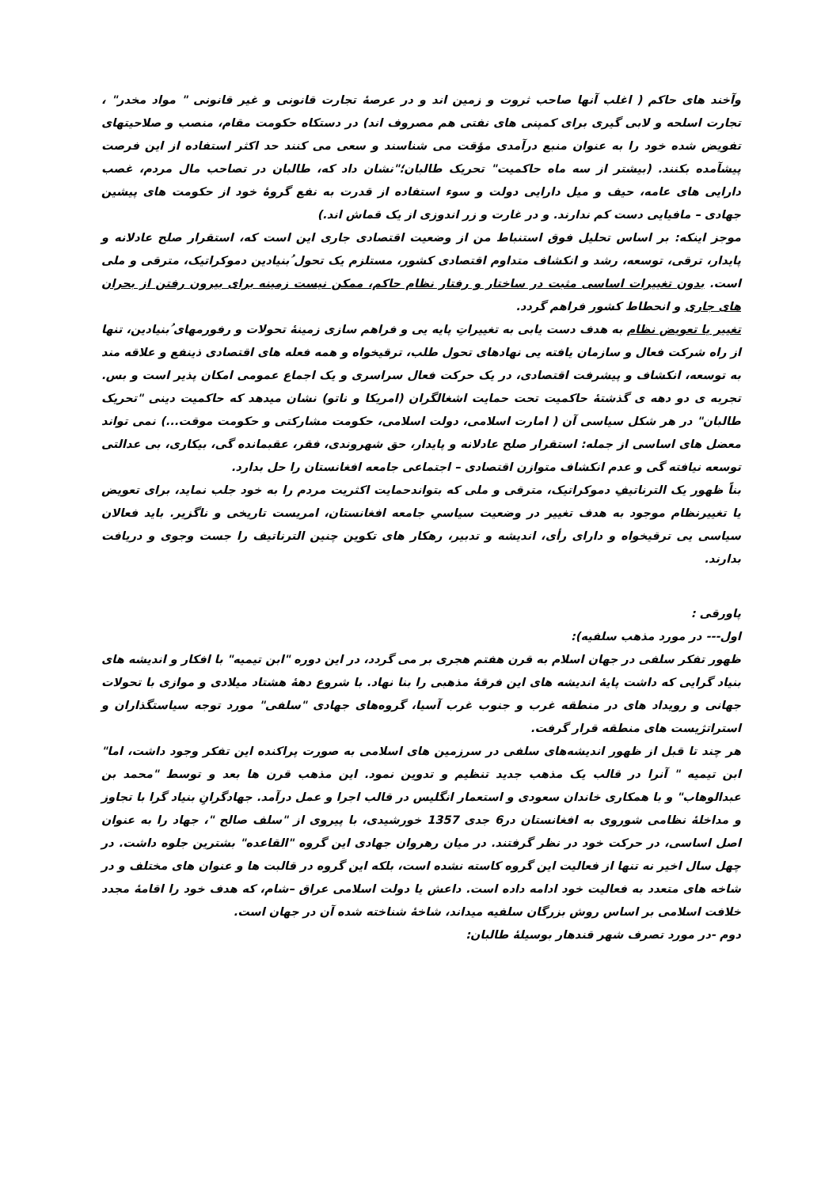وآخند های حاکم ( اغلب آنها صاحب ثروت و زمین اند و در عرصهٔ تجارت قانونی و غیر قانونی " مواد مخدر" ، تجارت اسلحه و لابی گیری برای کمپنی های نفتی هم مصروف اند) در دستکاه حکومت مقام، منصب و صلاحیتهای تفویض شده خود را به عنوان منبع درآمدی مؤقت می شناسند و سعی می کنند حد اکثر استفاده از این فرصت پیشآمده بکنند. (بیشتر از سه ماه حاکمیت" تحریک طالبان؛"نشان داد که، طالبان در تصاحب مال مردم، غصب دارایی های عامه، حیف و میل دارایی دولت و سوء استفاده از قدرت به نفع گروهٔ خود از حکومت های پیشین جهادی – مافیایی دست کم ندارند. و در غارت و زر اندوزی از یک قماش اند.)
موجز اینکه: بر اساس تحلیل فوق استنباط من از وضعیت اقتصادی جاری این است که، استقرار صلح عادلانه و پایدار، ترقی، توسعه، رشد و انکشاف متداوم اقتصادی کشور، مستلزم یک تحول ُبنیادین دموکراتیک، مترقی و ملی است. بدون تغییرات اساسی مثبت در ساختار و رفتار نظام حاکم، ممکن نیست زمینه برای بیرون رفتن از بحران های جاری و انحطاط کشور فراهم گردد.
تغییر یا تعویض نظام به هدف دست یابی به تغییراتِ پایه یی و فراهم سازی زمینهٔ تحولات و رفورمهای ُبنیادین، تنها از راه شرکت فعال و سازمان یافته یی نهادهای تحول طلب، ترقیخواه و همه فعله های اقتصادی ذینفع و علاقه مند به توسعه، انکشاف و پیشرفت اقتصادی، در یک حرکت فعال سراسری و یک اجماع عمومی امکان پذیر است و بس. تجربه ی دو دهه ی گذشتهٔ حاکمیت تحت حمایت اشغالگران (امریکا و ناتو) نشان میدهد که حاکمیت دینی "تحریک طالبان" در هر شکل سیاسی آن ( امارت اسلامی، دولت اسلامی، حکومت مشارکتی و حکومت موقت...) نمی تواند معضل های اساسی از جمله: استقرار صلح عادلانه و پایدار، حق شهروندی، فقر، عقبمانده گی، بیکاری، بی عدالتی توسعه نیافته گی و عدم انکشاف متوازن اقتصادی – اجتماعی جامعه افغانستان را حل بدارد.
بناً ظهور یک الترناتیفِ دموکراتیک، مترقی و ملی که بتواندحمایت اکثریت مردم را به خود جلب نماید، برای تعویض یا تغییرنظام موجود به هدف تغییر در وضعیت سیاسیِ جامعه افغانستان، امریست تاریخی و ناگزیر. باید فعالان سیاسی یی ترقیخواه و دارای رأی، اندیشه و تدبیر، رهکار های تکوین چنین الترناتیف را جست وجوی و دریافت بدارند.
پاورقی :
اول--- در مورد مذهب سلفیه):
ظهور تفکر سلفی در جهان اسلام به قرن هفتم هجری بر می گردد، در این دوره "ابن تیمیه" با افکار و اندیشه های بنیاد گرایی که داشت پایهٔ اندیشه های این فرقهٔ مذهبی را بنا نهاد. با شروع دههٔ هشتاد میلادی و موازی با تحولات جهانی و رویداد های در منطقه غرب و جنوب غرب آسیا، گروه‌های جهادی "سلفی" مورد توجه سیاستگذاران و استراتژیست های منطقه قرار گرفت.
هر چند تا قبل از ظهور اندیشه‌های سلفی در سرزمین های اسلامی به صورت پراکنده این تفکر وجود داشت، اما" ابن تیمیه " آنرا در قالب یک مذهب جدید تنظیم و تدوین نمود. این مذهب قرن ها بعد و توسط "محمد بن عبدالوهاب" و با همکاری خاندان سعودی و استعمار انگلیس در قالب اجرا و عمل درآمد. جهادگرانِ بنیاد گرا با تجاوز و مداخلهٔ نظامی شوروی به افغانستان در6 جدی 1357 خورشیدی، با پیروی از "سلف صالح "، جهاد را به عنوان اصل اساسی، در حرکت خود در نظر گرفتند. در میان رهروان جهادی این گروه "القاعده" بشترین جلوه داشت. در چهل سال اخیر نه تنها از فعالیت این گروه کاسته نشده است، بلکه این گروه در قالبت ها و عنوان های مختلف و در شاخه های متعدد به فعالیت خود ادامه داده است. داعش یا دولت اسلامی عراق –شام، که هدف خود را اقامهٔ مجدد خلافت اسلامی بر اساس روش بزرگان سلفیه میداند، شاخهٔ شناخته شده آن در جهان است.
دوم -در مورد تصرف شهر قندهار بوسیلهٔ طالبان: